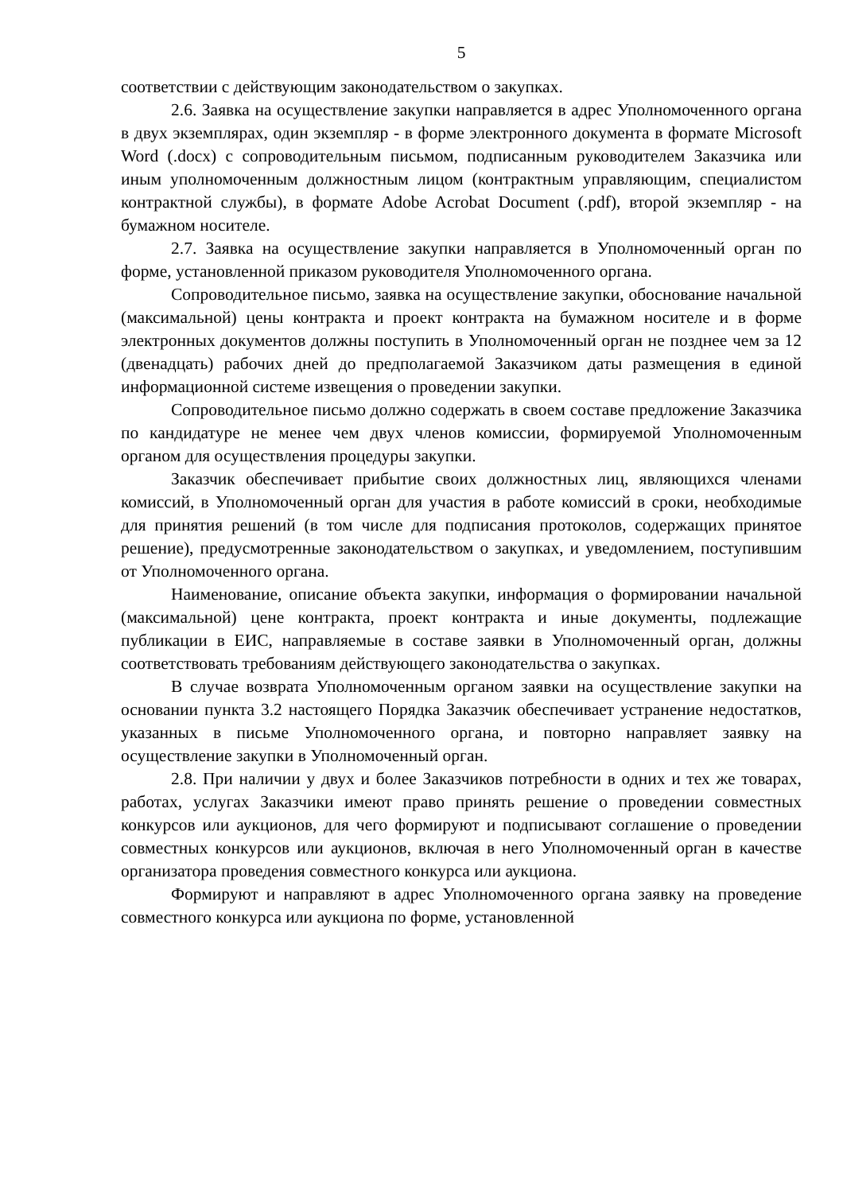5
соответствии с действующим законодательством о закупках.
2.6. Заявка на осуществление закупки направляется в адрес Уполномоченного органа в двух экземплярах, один экземпляр - в форме электронного документа в формате Microsoft Word (.docx) с сопроводительным письмом, подписанным руководителем Заказчика или иным уполномоченным должностным лицом (контрактным управляющим, специалистом контрактной службы), в формате Adobe Acrobat Document (.pdf), второй экземпляр - на бумажном носителе.
2.7. Заявка на осуществление закупки направляется в Уполномоченный орган по форме, установленной приказом руководителя Уполномоченного органа.
Сопроводительное письмо, заявка на осуществление закупки, обоснование начальной (максимальной) цены контракта и проект контракта на бумажном носителе и в форме электронных документов должны поступить в Уполномоченный орган не позднее чем за 12 (двенадцать) рабочих дней до предполагаемой Заказчиком даты размещения в единой информационной системе извещения о проведении закупки.
Сопроводительное письмо должно содержать в своем составе предложение Заказчика по кандидатуре не менее чем двух членов комиссии, формируемой Уполномоченным органом для осуществления процедуры закупки.
Заказчик обеспечивает прибытие своих должностных лиц, являющихся членами комиссий, в Уполномоченный орган для участия в работе комиссий в сроки, необходимые для принятия решений (в том числе для подписания протоколов, содержащих принятое решение), предусмотренные законодательством о закупках, и уведомлением, поступившим от Уполномоченного органа.
Наименование, описание объекта закупки, информация о формировании начальной (максимальной) цене контракта, проект контракта и иные документы, подлежащие публикации в ЕИС, направляемые в составе заявки в Уполномоченный орган, должны соответствовать требованиям действующего законодательства о закупках.
В случае возврата Уполномоченным органом заявки на осуществление закупки на основании пункта 3.2 настоящего Порядка Заказчик обеспечивает устранение недостатков, указанных в письме Уполномоченного органа, и повторно направляет заявку на осуществление закупки в Уполномоченный орган.
2.8. При наличии у двух и более Заказчиков потребности в одних и тех же товарах, работах, услугах Заказчики имеют право принять решение о проведении совместных конкурсов или аукционов, для чего формируют и подписывают соглашение о проведении совместных конкурсов или аукционов, включая в него Уполномоченный орган в качестве организатора проведения совместного конкурса или аукциона.
Формируют и направляют в адрес Уполномоченного органа заявку на проведение совместного конкурса или аукциона по форме, установленной